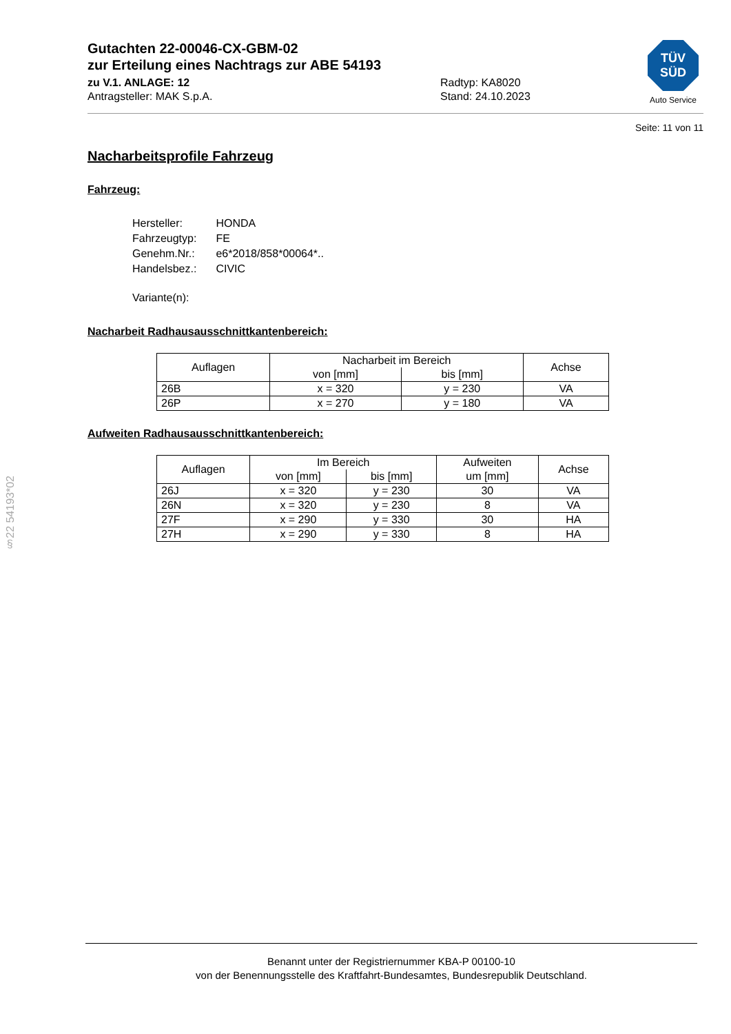Gutachten 22-00046-CX-GBM-02
zur Erteilung eines Nachtrags zur ABE 54193
zu V.1. ANLAGE: 12
Antragsteller: MAK S.p.A.
Radtyp: KA8020
Stand: 24.10.2023
Seite: 11 von 11
Nacharbeitsprofile Fahrzeug
Fahrzeug:
| Hersteller: | HONDA |
| Fahrzeugtyp: | FE |
| Genehm.Nr.: | e6*2018/858*00064*.. |
| Handelsbez.: | CIVIC |
| Variante(n): | |
Nacharbeit Radhausausschnittkantenbereich:
| Auflagen | Nacharbeit im Bereich | | Achse |
| --- | --- | --- | --- |
| | von [mm] | bis [mm] | |
| 26B | x = 320 | y = 230 | VA |
| 26P | x = 270 | y = 180 | VA |
Aufweiten Radhausausschnittkantenbereich:
| Auflagen | Im Bereich | | Aufweiten | Achse |
| --- | --- | --- | --- | --- |
| | von [mm] | bis [mm] | um [mm] | |
| 26J | x = 320 | y = 230 | 30 | VA |
| 26N | x = 320 | y = 230 | 8 | VA |
| 27F | x = 290 | y = 330 | 30 | HA |
| 27H | x = 290 | y = 330 | 8 | HA |
TÜV
SÜD
Auto Service
§22 54193*02
Benannt unter der Registriernummer KBA-P 00100-10
von der Benennungsstelle des Kraftfahrt-Bundesamtes, Bundesrepublik Deutschland.